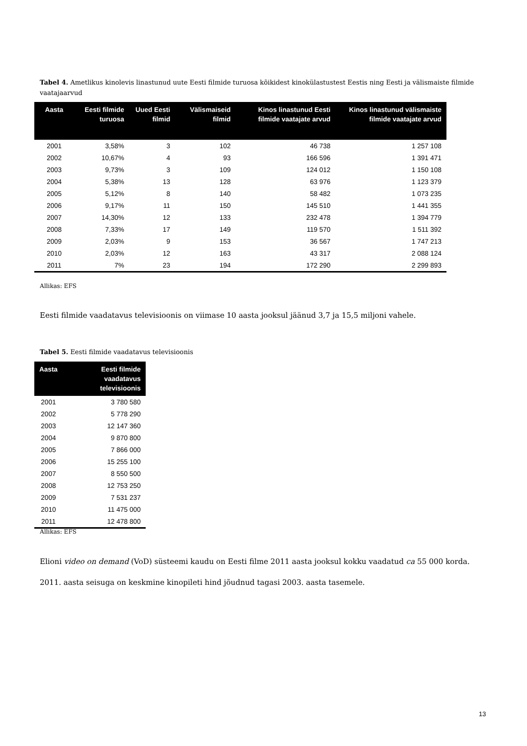Tabel 4. Ametlikus kinolevis linastunud uute Eesti filmide turuosa kõikidest kinokülastustest Eestis ning Eesti ja välismaiste filmide vaatajaarvud
| Aasta | Eesti filmide turuosa | Uued Eesti filmid | Välismaiseid filmid | Kinos linastunud Eesti filmide vaatajate arvud | Kinos linastunud välismaiste filmide vaatajate arvud |
| --- | --- | --- | --- | --- | --- |
| 2001 | 3,58% | 3 | 102 | 46 738 | 1 257 108 |
| 2002 | 10,67% | 4 | 93 | 166 596 | 1 391 471 |
| 2003 | 9,73% | 3 | 109 | 124 012 | 1 150 108 |
| 2004 | 5,38% | 13 | 128 | 63 976 | 1 123 379 |
| 2005 | 5,12% | 8 | 140 | 58 482 | 1 073 235 |
| 2006 | 9,17% | 11 | 150 | 145 510 | 1 441 355 |
| 2007 | 14,30% | 12 | 133 | 232 478 | 1 394 779 |
| 2008 | 7,33% | 17 | 149 | 119 570 | 1 511 392 |
| 2009 | 2,03% | 9 | 153 | 36 567 | 1 747 213 |
| 2010 | 2,03% | 12 | 163 | 43 317 | 2 088 124 |
| 2011 | 7% | 23 | 194 | 172 290 | 2 299 893 |
Allikas: EFS
Eesti filmide vaadatavus televisioonis on viimase 10 aasta jooksul jäänud 3,7 ja 15,5 miljoni vahele.
Tabel 5. Eesti filmide vaadatavus televisioonis
| Aasta | Eesti filmide vaadatavus televisioonis |
| --- | --- |
| 2001 | 3 780 580 |
| 2002 | 5 778 290 |
| 2003 | 12 147 360 |
| 2004 | 9 870 800 |
| 2005 | 7 866 000 |
| 2006 | 15 255 100 |
| 2007 | 8 550 500 |
| 2008 | 12 753 250 |
| 2009 | 7 531 237 |
| 2010 | 11 475 000 |
| 2011 | 12 478 800 |
Allikas: EFS
Elioni video on demand (VoD) süsteemi kaudu on Eesti filme 2011 aasta jooksul kokku vaadatud ca 55 000 korda.
2011. aasta seisuga on keskmine kinopileti hind jõudnud tagasi 2003. aasta tasemele.
13